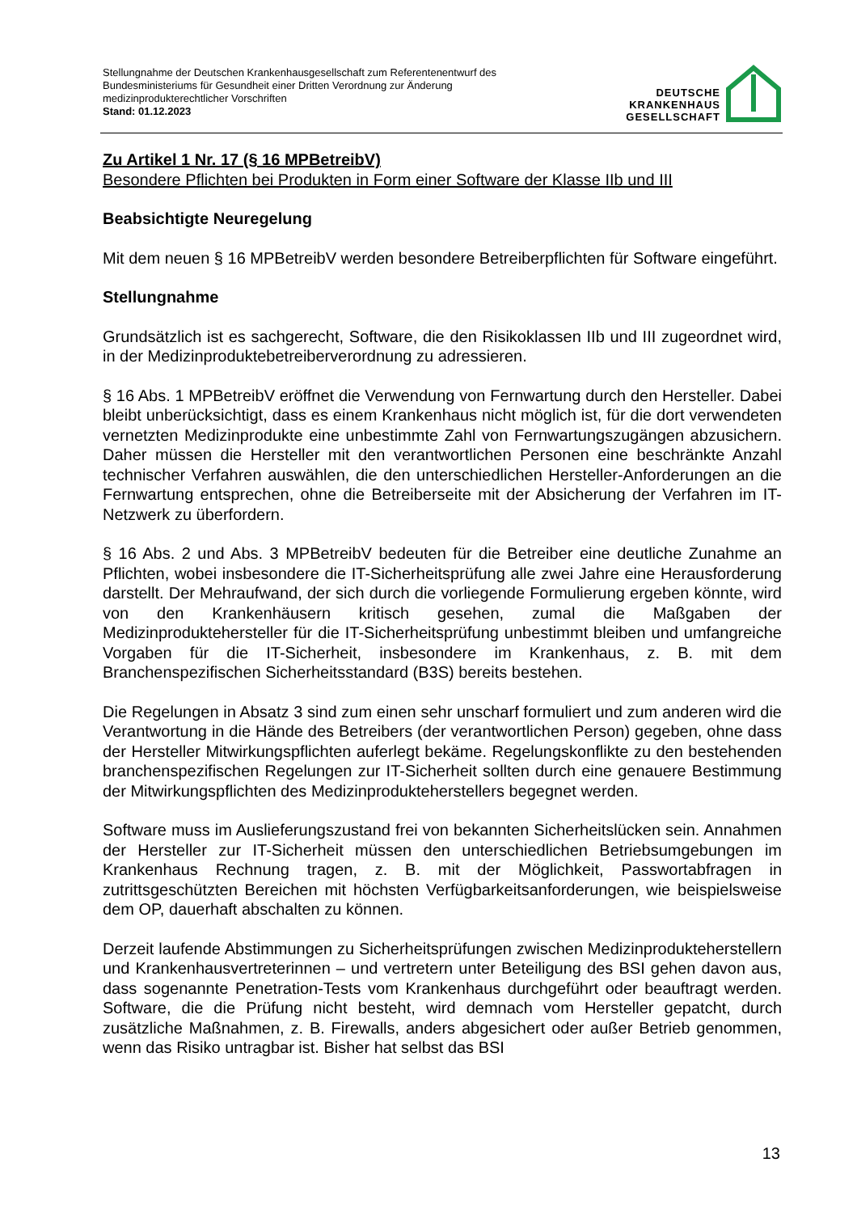Stellungnahme der Deutschen Krankenhausgesellschaft zum Referentenentwurf des
Bundesministeriums für Gesundheit einer Dritten Verordnung zur Änderung
medizinprodukterechtlicher Vorschriften
Stand: 01.12.2023
DEUTSCHE
KRANKENHAUS
GESELLSCHAFT
Zu Artikel 1 Nr. 17 (§ 16 MPBetreibV)
Besondere Pflichten bei Produkten in Form einer Software der Klasse IIb und III
Beabsichtigte Neuregelung
Mit dem neuen § 16 MPBetreibV werden besondere Betreiberpflichten für Software eingeführt.
Stellungnahme
Grundsätzlich ist es sachgerecht, Software, die den Risikoklassen IIb und III zugeordnet wird, in der Medizinproduktebetreiberverordnung zu adressieren.
§ 16 Abs. 1 MPBetreibV eröffnet die Verwendung von Fernwartung durch den Hersteller. Dabei bleibt unberücksichtigt, dass es einem Krankenhaus nicht möglich ist, für die dort verwendeten vernetzten Medizinprodukte eine unbestimmte Zahl von Fernwartungs­zugängen abzusichern. Daher müssen die Hersteller mit den verantwortlichen Personen eine beschränkte Anzahl technischer Verfahren auswählen, die den unterschiedlichen Hersteller-Anforderungen an die Fernwartung entsprechen, ohne die Betreiberseite mit der Absicherung der Verfahren im IT-Netzwerk zu überfordern.
§ 16 Abs. 2 und Abs. 3 MPBetreibV bedeuten für die Betreiber eine deutliche Zunahme an Pflichten, wobei insbesondere die IT-Sicherheitsprüfung alle zwei Jahre eine Herausforderung darstellt. Der Mehraufwand, der sich durch die vorliegende Formulierung ergeben könnte, wird von den Krankenhäusern kritisch gesehen, zumal die Maßgaben der Medizinproduktehersteller für die IT-Sicherheitsprüfung unbestimmt bleiben und umfangreiche Vorgaben für die IT-Sicherheit, insbesondere im Krankenhaus, z. B. mit dem Branchenspezifischen Sicherheitsstandard (B3S) bereits bestehen.
Die Regelungen in Absatz 3 sind zum einen sehr unscharf formuliert und zum anderen wird die Verantwortung in die Hände des Betreibers (der verantwortlichen Person) gegeben, ohne dass der Hersteller Mitwirkungspflichten auferlegt bekäme. Regelungs­konflikte zu den bestehenden branchenspezifischen Regelungen zur IT-Sicherheit sollten durch eine genauere Bestimmung der Mitwirkungspflichten des Medizinprodukte­herstellers begegnet werden.
Software muss im Auslieferungszustand frei von bekannten Sicherheitslücken sein. Annahmen der Hersteller zur IT-Sicherheit müssen den unterschiedlichen Betriebsumgebungen im Krankenhaus Rechnung tragen, z. B. mit der Möglichkeit, Passwortabfragen in zutrittsgeschützten Bereichen mit höchsten Verfügbarkeits­anforderungen, wie beispielsweise dem OP, dauerhaft abschalten zu können.
Derzeit laufende Abstimmungen zu Sicherheitsprüfungen zwischen Medizinprodukte­herstellern und Krankenhausvertreterinnen – und vertretern unter Beteiligung des BSI gehen davon aus, dass sogenannte Penetration-Tests vom Krankenhaus durchgeführt oder beauftragt werden. Software, die die Prüfung nicht besteht, wird demnach vom Hersteller gepatcht, durch zusätzliche Maßnahmen, z. B. Firewalls, anders abgesichert oder außer Betrieb genommen, wenn das Risiko untragbar ist. Bisher hat selbst das BSI
13